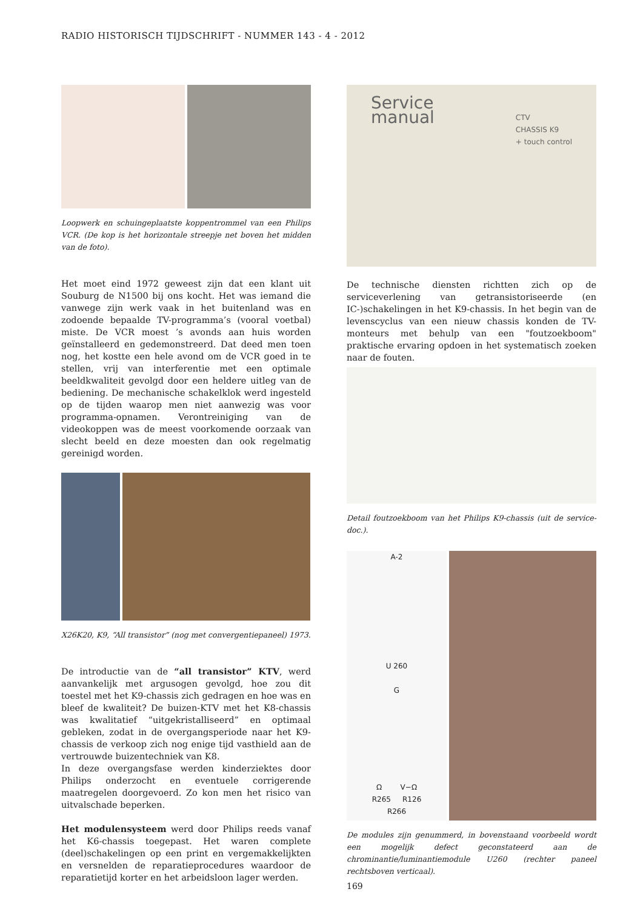RADIO HISTORISCH TIJDSCHRIFT - NUMMER 143 - 4 - 2012
Loopwerk en schuingeplaatste koppentrommel van een Philips VCR. (De kop is het horizontale streepje net boven het midden van de foto).
Het moet eind 1972 geweest zijn dat een klant uit Souburg de N1500 bij ons kocht. Het was iemand die vanwege zijn werk vaak in het buitenland was en zodoende bepaalde TV-programma’s (vooral voetbal) miste. De VCR moest ’s avonds aan huis worden geïnstalleerd en gedemonstreerd. Dat deed men toen nog, het kostte een hele avond om de VCR goed in te stellen, vrij van interferentie met een optimale beeldkwaliteit gevolgd door een heldere uitleg van de bediening. De mechanische schakelklok werd ingesteld op de tijden waarop men niet aanwezig was voor programma-opnamen. Verontreiniging van de videokoppen was de meest voorkomende oorzaak van slecht beeld en deze moesten dan ook regelmatig gereinigd worden.
X26K20, K9, “All transistor” (nog met convergentiepaneel) 1973.
De introductie van de “all transistor” KTV, werd aanvankelijk met argusogen gevolgd, hoe zou dit toestel met het K9-chassis zich gedragen en hoe was en bleef de kwaliteit? De buizen-KTV met het K8-chassis was kwalitatief “uitgekristalliseerd” en optimaal gebleken, zodat in de overgangsperiode naar het K9-chassis de verkoop zich nog enige tijd vasthield aan de vertrouwde buizentechniek van K8.
In deze overgangsfase werden kinderziektes door Philips onderzocht en eventuele corrigerende maatregelen doorgevoerd. Zo kon men het risico van uitvalschade beperken.
Het modulensysteem werd door Philips reeds vanaf het K6-chassis toegepast. Het waren complete (deel)schakelingen op een print en vergemakkelijkten en versnelden de reparatieprocedures waardoor de reparatietijd korter en het arbeidsloon lager werden.
Service
manual CTV
CHASSIS K9
+ touch control
De technische diensten richtten zich op de serviceverlening van getransistoriseerde (en IC-)schakelingen in het K9-chassis. In het begin van de levenscyclus van een nieuw chassis konden de TV-monteurs met behulp van een "foutzoekboom" praktische ervaring opdoen in het systematisch zoeken naar de fouten.
Detail foutzoekboom van het Philips K9-chassis (uit de service-doc.).
A-2
U 260
G
Ω V−Ω
R265 R126
R266
De modules zijn genummerd, in bovenstaand voorbeeld wordt een mogelijk defect geconstateerd aan de chrominantie/luminantiemodule U260 (rechter paneel rechtsboven verticaal).
169